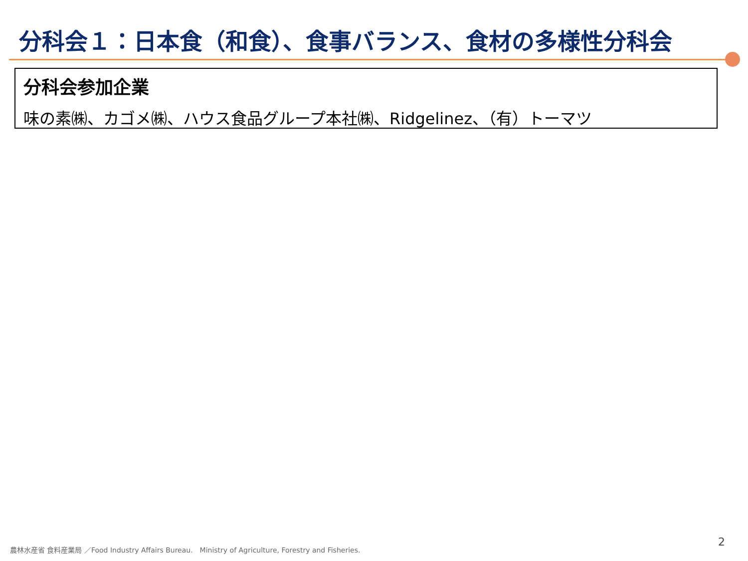分科会１：日本食（和食）、食事バランス、食材の多様性分科会
分科会参加企業
味の素㈱、カゴメ㈱、ハウス食品グループ本社㈱、Ridgelinez、（有）トーマツ
農林水産省 食料産業局 ／Food Industry Affairs Bureau.　Ministry of Agriculture, Forestry and Fisheries.
2